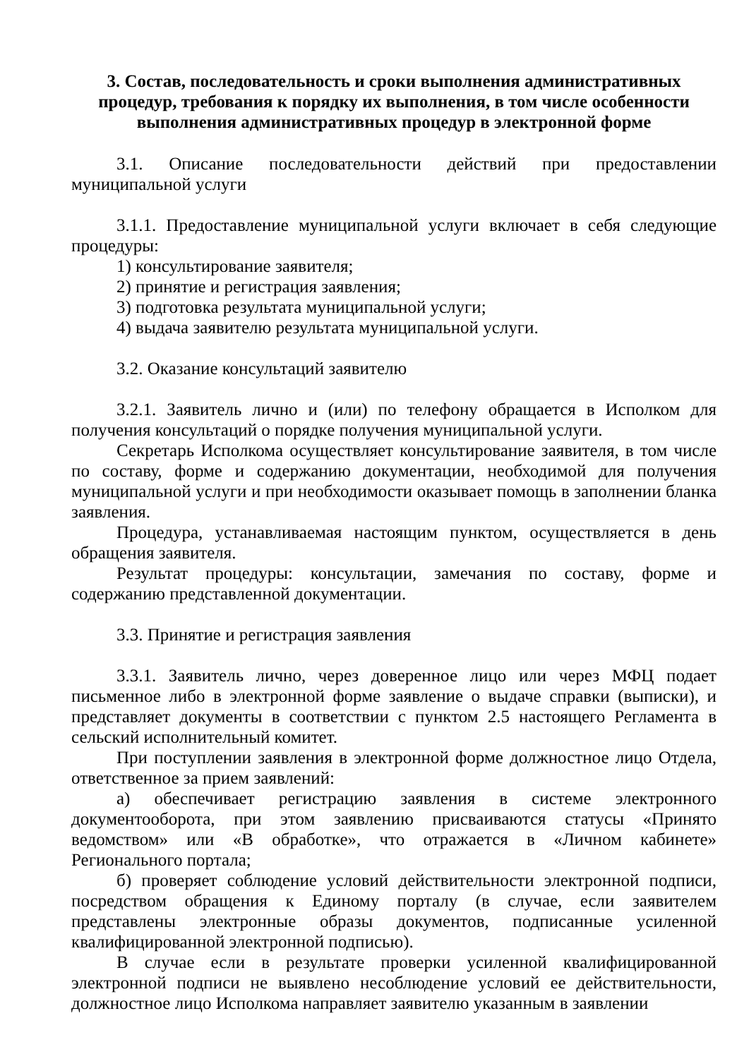3. Состав, последовательность и сроки выполнения административных процедур, требования к порядку их выполнения, в том числе особенности выполнения административных процедур в электронной форме
3.1. Описание последовательности действий при предоставлении муниципальной услуги
3.1.1. Предоставление муниципальной услуги включает в себя следующие процедуры:
1) консультирование заявителя;
2) принятие и регистрация заявления;
3) подготовка результата муниципальной услуги;
4) выдача заявителю результата муниципальной услуги.
3.2. Оказание консультаций заявителю
3.2.1. Заявитель лично и (или) по телефону обращается в Исполком для получения консультаций о порядке получения муниципальной услуги.
Секретарь Исполкома осуществляет консультирование заявителя, в том числе по составу, форме и содержанию документации, необходимой для получения муниципальной услуги и при необходимости оказывает помощь в заполнении бланка заявления.
Процедура, устанавливаемая настоящим пунктом, осуществляется в день обращения заявителя.
Результат процедуры: консультации, замечания по составу, форме и содержанию представленной документации.
3.3. Принятие и регистрация заявления
3.3.1. Заявитель лично, через доверенное лицо или через МФЦ подает письменное либо в электронной форме заявление о выдаче справки (выписки), и представляет документы в соответствии с пунктом 2.5 настоящего Регламента в сельский исполнительный комитет.
При поступлении заявления в электронной форме должностное лицо Отдела, ответственное за прием заявлений:
а) обеспечивает регистрацию заявления в системе электронного документооборота, при этом заявлению присваиваются статусы «Принято ведомством» или «В обработке», что отражается в «Личном кабинете» Регионального портала;
б) проверяет соблюдение условий действительности электронной подписи, посредством обращения к Единому порталу (в случае, если заявителем представлены электронные образы документов, подписанные усиленной квалифицированной электронной подписью).
В случае если в результате проверки усиленной квалифицированной электронной подписи не выявлено несоблюдение условий ее действительности, должностное лицо Исполкома направляет заявителю указанным в заявлении